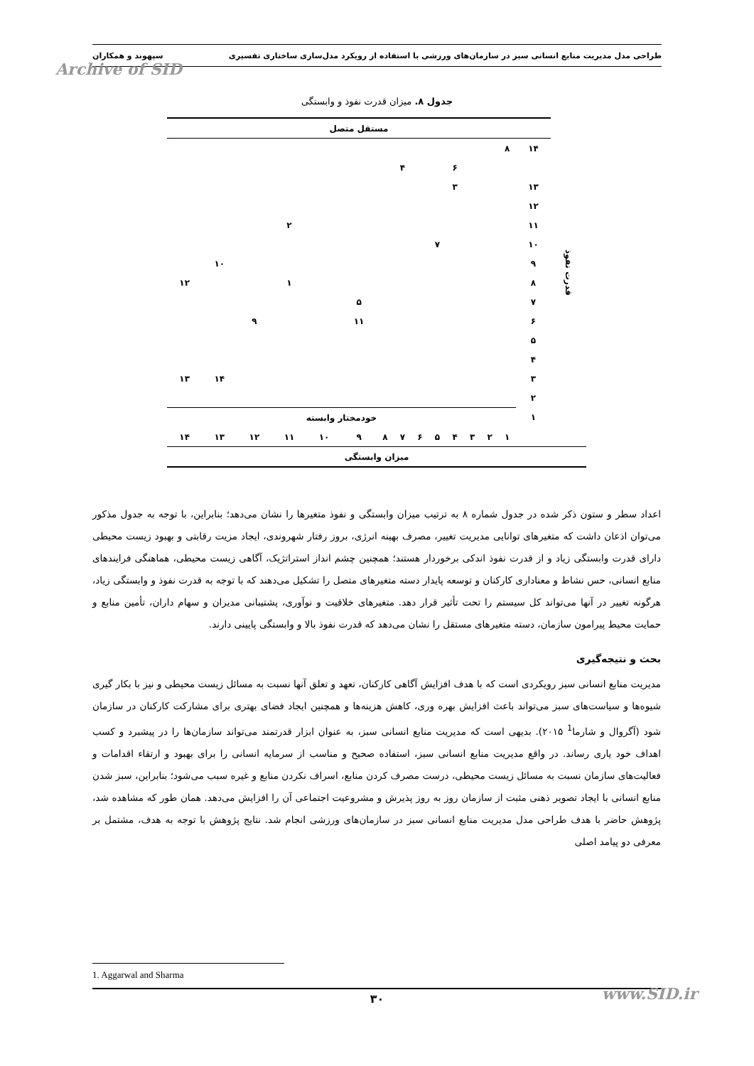طراحی مدل مدیریت منابع انسانی سبز در سازمان‌های ورزشی با استفاده از رویکرد مدل‌سازی ساختاری تفسیری سپهوند و همکاران
Archive of SID
جدول ۸. میزان قدرت نفوذ و وابستگی
| قدرت نفوذ | مستقل متصل | | | | | | | | | | | | | | |
| | ۱۴ | ۸ | | | | | | | | | | | | | |
| | | | | | ۶ | | | ۴ | | | | | | | |
| | ۱۳ | | | | ۳ | | | | | | | | | | |
| | ۱۲ | | | | | | | | | | | | | | |
| | ۱۱ | | | | | | | | | | | ۲ | | | |
| | ۱۰ | | | | | ۷ | | | | | | | | | |
| | ۹ | | | | | | | | | | | | | ۱۰ | |
| | ۸ | | | | | | | | | | | ۱ | | | ۱۲ |
| | ۷ | | | | | | | | | ۵ | | | | | |
| | ۶ | | | | | | | | | ۱۱ | | | ۹ | | |
| | ۵ | | | | | | | | | | | | | | |
| | ۴ | | | | | | | | | | | | | | |
| | ۳ | | | | | | | | | | | | | ۱۴ | ۱۳ |
| | ۲ | | | | | | | | | | | | | | |
| | ۱ | خودمختار وابسته | | | | | | | | | | | | | |
| | | ۱ | ۲ | ۳ | ۴ | ۵ | ۶ | ۷ | ۸ | ۹ | ۱۰ | ۱۱ | ۱۲ | ۱۳ | ۱۴ |
| میزان وابستگی | | | | | | | | | | | | | | | |
اعداد سطر و ستون ذکر شده در جدول شماره ۸ به ترتیب میزان وابستگی و نفوذ متغیرها را نشان می‌دهد؛ بنابراین، با توجه به جدول مذکور می‌توان اذعان داشت که متغیرهای توانایی مدیریت تغییر، مصرف بهینه انرژی، بروز رفتار شهروندی، ایجاد مزیت رقابتی و بهبود زیست محیطی دارای قدرت وابستگی زیاد و از قدرت نفوذ اندکی برخوردار هستند؛ همچنین چشم انداز استراتژیک، آگاهی زیست محیطی، هماهنگی فرایندهای منابع انسانی، حس نشاط و معناداری کارکنان و توسعه پایدار دسته متغیرهای متصل را تشکیل می‌دهند که با توجه به قدرت نفوذ و وابستگی زیاد، هرگونه تغییر در آنها می‌تواند کل سیستم را تحت تأثیر قرار دهد. متغیرهای خلاقیت و نوآوری، پشتیبانی مدیران و سهام داران، تأمین منابع و حمایت محیط پیرامون سازمان، دسته متغیرهای مستقل را نشان می‌دهد که قدرت نفوذ بالا و وابستگی پایینی دارند.
بحث و نتیجه‌گیری
مدیریت منابع انسانی سبز رویکردی است که با هدف افزایش آگاهی کارکنان، تعهد و تعلق آنها نسبت به مسائل زیست محیطی و نیز با بکار گیری شیوه‌ها و سیاست‌های سبز می‌تواند باعث افزایش بهره وری، کاهش هزینه‌ها و همچنین ایجاد فضای بهتری برای مشارکت کارکنان در سازمان شود (آگروال و شارما<sup>1</sup> ۲۰۱۵). بدیهی است که مدیریت منابع انسانی سبز، به عنوان ابزار قدرتمند می‌تواند سازمان‌ها را در پیشبرد و کسب اهداف خود یاری رساند. در واقع مدیریت منابع انسانی سبز، استفاده صحیح و مناسب از سرمایه انسانی را برای بهبود و ارتقاء اقدامات و فعالیت‌های سازمان نسبت به مسائل زیست محیطی، درست مصرف کردن منابع، اسراف نکردن منابع و غیره سبب می‌شود؛ بنابراین، سبز شدن منابع انسانی با ایجاد تصویر ذهنی مثبت از سازمان روز به روز پذیرش و مشروعیت اجتماعی آن را افزایش می‌دهد. همان طور که مشاهده شد، پژوهش حاضر با هدف طراحی مدل مدیریت منابع انسانی سبز در سازمان‌های ورزشی انجام شد. نتایج پژوهش با توجه به هدف، مشتمل بر معرفی دو پیامد اصلی
1. Aggarwal and Sharma
۳۰ www.SID.ir